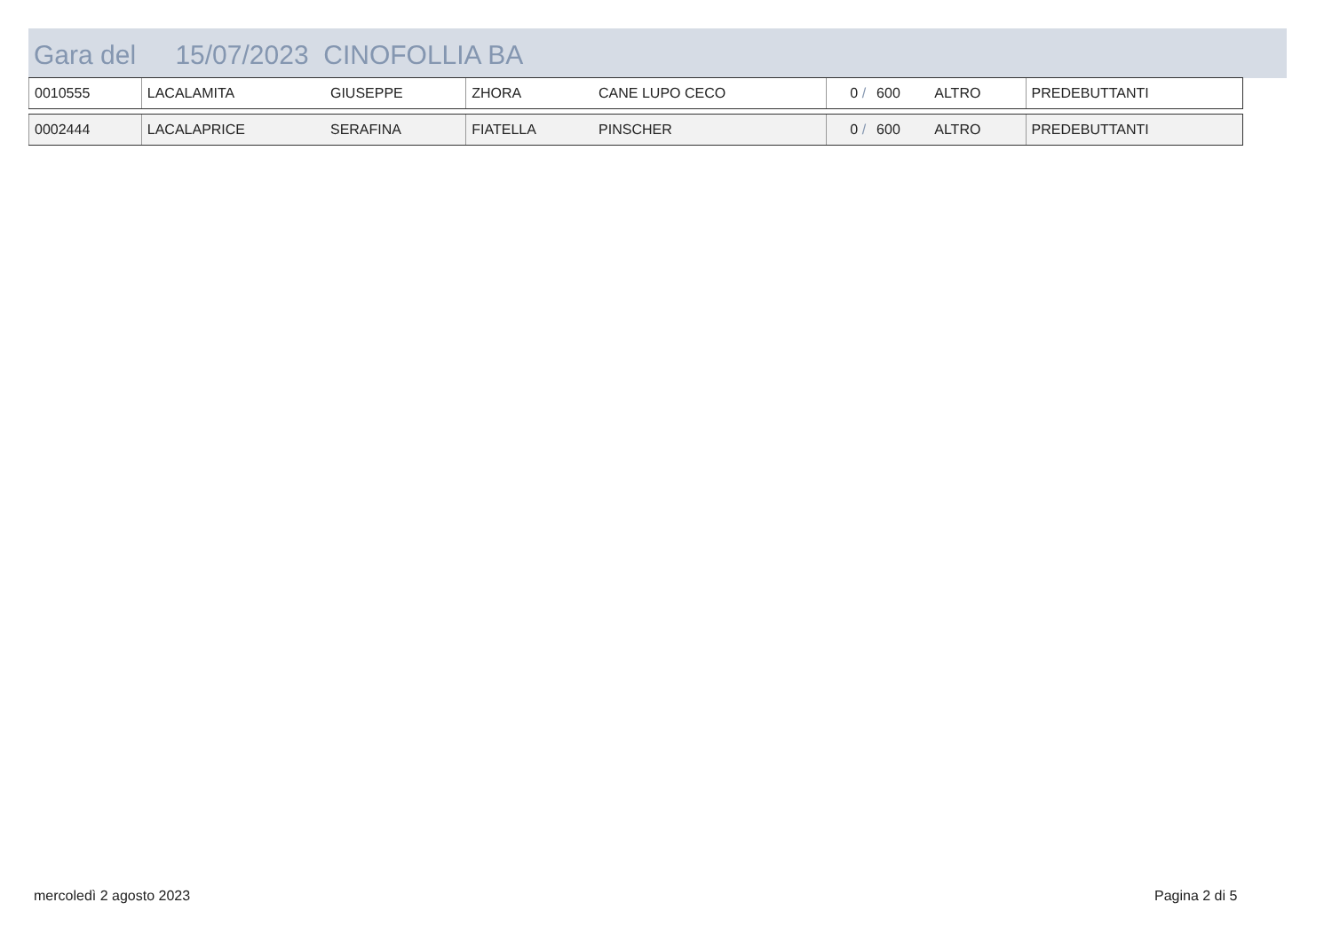Gara del 15/07/2023 CINOFOLLIA BA
| 0010555 | LACALAMITA | GIUSEPPE | ZHORA | CANE LUPO CECO | 0 / | 600 | ALTRO | PREDEBUTTANTI |
| 0002444 | LACALAPRICE | SERAFINA | FIATELLA | PINSCHER | 0 / | 600 | ALTRO | PREDEBUTTANTI |
mercoledì 2 agosto 2023 Pagina 2 di 5